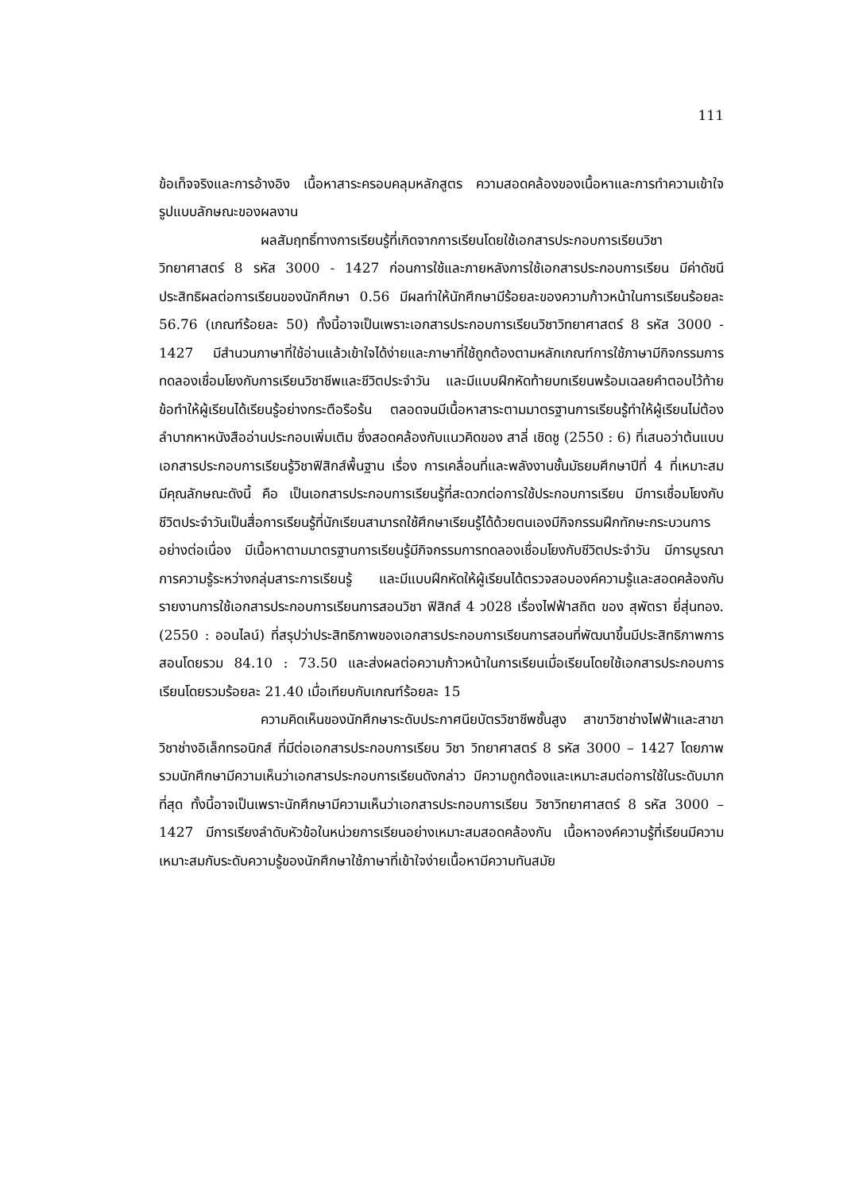111
ข้อเท็จจริงและการอ้างอิง เนื้อหาสาระครอบคลุมหลักสูตร ความสอดคล้องของเนื้อหาและการทำความเข้าใจ รูปแบบลักษณะของผลงาน
ผลสัมฤทธิ์ทางการเรียนรู้ที่เกิดจากการเรียนโดยใช้เอกสารประกอบการเรียนวิชาวิทยาศาสตร์ 8 รหัส 3000 - 1427 ก่อนการใช้และภายหลังการใช้เอกสารประกอบการเรียน มีค่าดัชนีประสิทธิผลต่อการเรียนของนักศึกษา 0.56 มีผลทำให้นักศึกษามีร้อยละของความก้าวหน้าในการเรียนร้อยละ 56.76 (เกณฑ์ร้อยละ 50) ทั้งนี้อาจเป็นเพราะเอกสารประกอบการเรียนวิชาวิทยาศาสตร์ 8 รหัส 3000 - 1427 มีสำนวนภาษาที่ใช้อ่านแล้วเข้าใจได้ง่ายและภาษาที่ใช้ถูกต้องตามหลักเกณฑ์การใช้ภาษามีกิจกรรมการทดลองเชื่อมโยงกับการเรียนวิชาชีพและชีวิตประจำวัน และมีแบบฝึกหัดท้ายบทเรียนพร้อมเฉลยคำตอบไว้ท้ายข้อทำให้ผู้เรียนได้เรียนรู้อย่างกระตือรือร้น ตลอดจนมีเนื้อหาสาระตามมาตรฐานการเรียนรู้ทำให้ผู้เรียนไม่ต้องลำบากหาหนังสืออ่านประกอบเพิ่มเติม ซึ่งสอดคล้องกับแนวคิดของ สาลี่ เชิดชู (2550 : 6) ที่เสนอว่าต้นแบบเอกสารประกอบการเรียนรู้วิชาฟิสิกส์พื้นฐาน เรื่อง การเคลื่อนที่และพลังงานชั้นมัธยมศึกษาปีที่ 4 ที่เหมาะสม มีคุณลักษณะดังนี้ คือ เป็นเอกสารประกอบการเรียนรู้ที่สะดวกต่อการใช้ประกอบการเรียน มีการเชื่อมโยงกับชีวิตประจำวันเป็นสื่อการเรียนรู้ที่นักเรียนสามารถใช้ศึกษาเรียนรู้ได้ด้วยตนเองมีกิจกรรมฝึกทักษะกระบวนการอย่างต่อเนื่อง มีเนื้อหาตามมาตรฐานการเรียนรู้มีกิจกรรมการทดลองเชื่อมโยงกับชีวิตประจำวัน มีการบูรณาการความรู้ระหว่างกลุ่มสาระการเรียนรู้ และมีแบบฝึกหัดให้ผู้เรียนได้ตรวจสอบองค์ความรู้และสอดคล้องกับรายงานการใช้เอกสารประกอบการเรียนการสอนวิชา ฟิสิกส์ 4 ว028 เรื่องไฟฟ้าสถิต ของ สุพัตรา ยี่สุ่นทอง.(2550 : ออนไลน์) ที่สรุปว่าประสิทธิภาพของเอกสารประกอบการเรียนการสอนที่พัฒนาขึ้นมีประสิทธิภาพการสอนโดยรวม 84.10 : 73.50 และส่งผลต่อความก้าวหน้าในการเรียนเมื่อเรียนโดยใช้เอกสารประกอบการเรียนโดยรวมร้อยละ 21.40 เมื่อเทียบกับเกณฑ์ร้อยละ 15
ความคิดเห็นของนักศึกษาระดับประกาศนียบัตรวิชาชีพชั้นสูง สาขาวิชาช่างไฟฟ้าและสาขาวิชาช่างอิเล็กทรอนิกส์ ที่มีต่อเอกสารประกอบการเรียน วิชา วิทยาศาสตร์ 8 รหัส 3000 – 1427 โดยภาพรวมนักศึกษามีความเห็นว่าเอกสารประกอบการเรียนดังกล่าว มีความถูกต้องและเหมาะสมต่อการใช้ในระดับมากที่สุด ทั้งนี้อาจเป็นเพราะนักศึกษามีความเห็นว่าเอกสารประกอบการเรียน วิชาวิทยาศาสตร์ 8 รหัส 3000 – 1427 มีการเรียงลำดับหัวข้อในหน่วยการเรียนอย่างเหมาะสมสอดคล้องกัน เนื้อหาองค์ความรู้ที่เรียนมีความเหมาะสมกับระดับความรู้ของนักศึกษาใช้ภาษาที่เข้าใจง่ายเนื้อหามีความทันสมัย